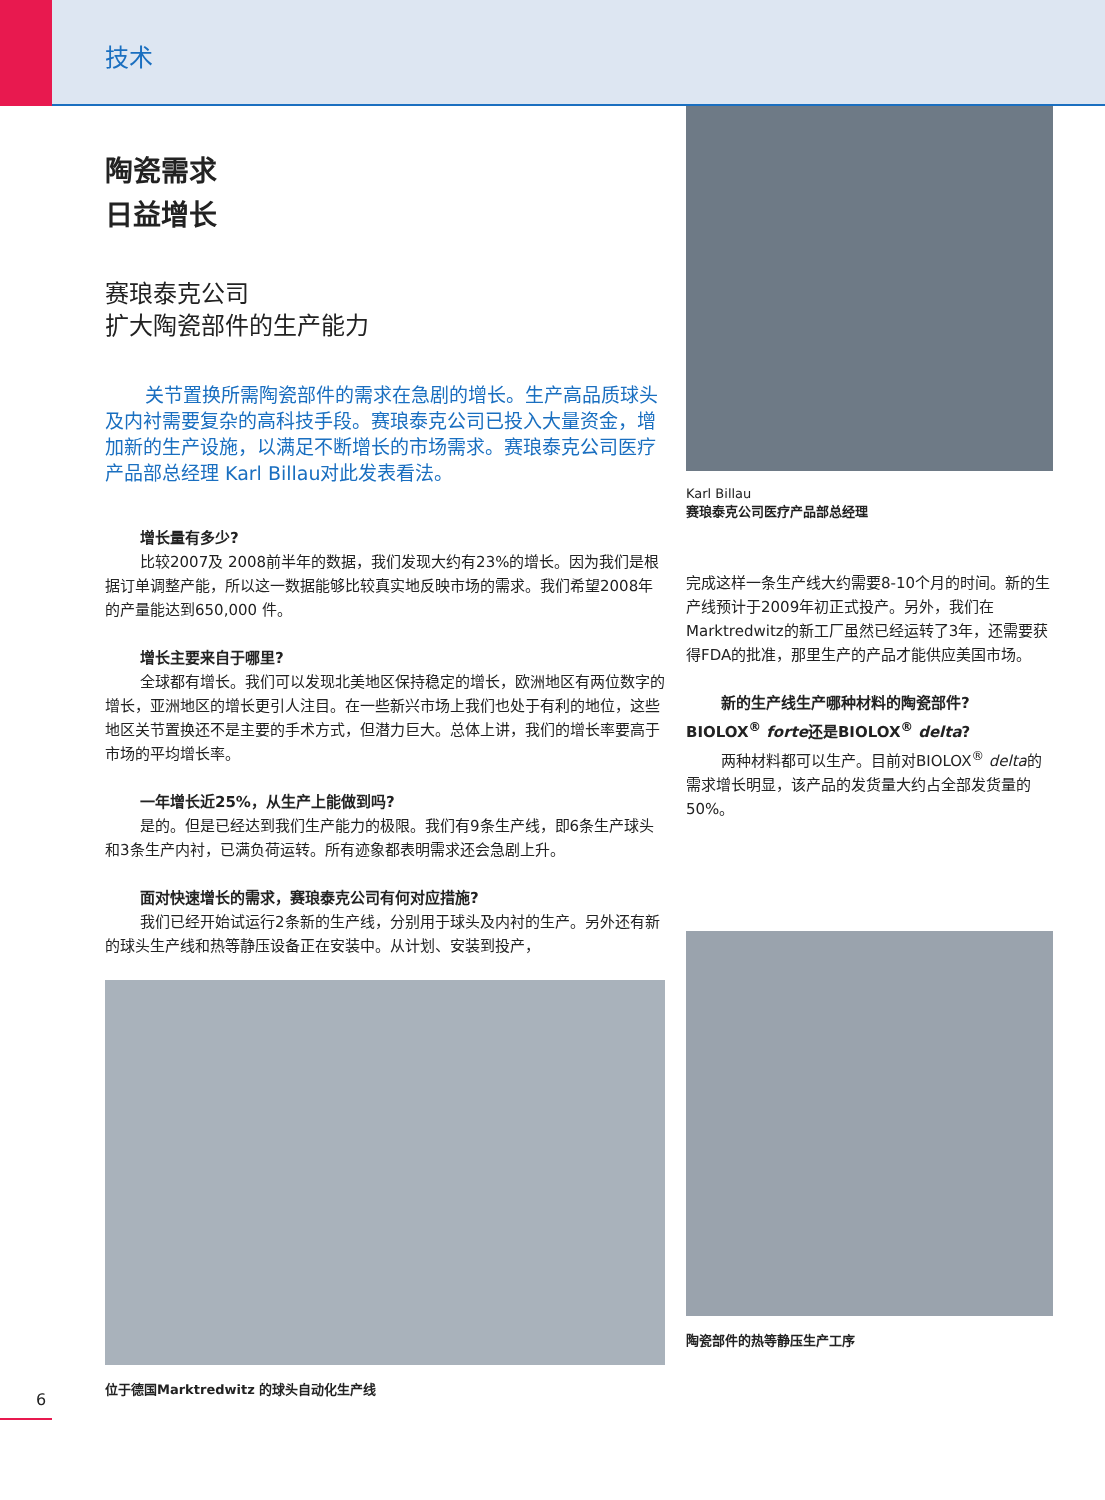技术
陶瓷需求
日益增长
赛琅泰克公司
扩大陶瓷部件的生产能力
关节置换所需陶瓷部件的需求在急剧的增长。生产高品质球头及内衬需要复杂的高科技手段。赛琅泰克公司已投入大量资金，增加新的生产设施，以满足不断增长的市场需求。赛琅泰克公司医疗产品部总经理 Karl Billau对此发表看法。
增长量有多少?
比较2007及 2008前半年的数据，我们发现大约有23%的增长。因为我们是根据订单调整产能，所以这一数据能够比较真实地反映市场的需求。我们希望2008年的产量能达到650,000 件。
增长主要来自于哪里?
全球都有增长。我们可以发现北美地区保持稳定的增长，欧洲地区有两位数字的增长，亚洲地区的增长更引人注目。在一些新兴市场上我们也处于有利的地位，这些地区关节置换还不是主要的手术方式，但潜力巨大。总体上讲，我们的增长率要高于市场的平均增长率。
一年增长近25%，从生产上能做到吗?
是的。但是已经达到我们生产能力的极限。我们有9条生产线，即6条生产球头和3条生产内衬，已满负荷运转。所有迹象都表明需求还会急剧上升。
面对快速增长的需求，赛琅泰克公司有何对应措施?
我们已经开始试运行2条新的生产线，分别用于球头及内衬的生产。另外还有新的球头生产线和热等静压设备正在安装中。从计划、安装到投产，
位于德国Marktredwitz 的球头自动化生产线
Karl Billau
赛琅泰克公司医疗产品部总经理
完成这样一条生产线大约需要8-10个月的时间。新的生产线预计于2009年初正式投产。另外，我们在Marktredwitz的新工厂虽然已经运转了3年，还需要获得FDA的批准，那里生产的产品才能供应美国市场。
新的生产线生产哪种材料的陶瓷部件?
BIOLOX<sup>®</sup> forte还是BIOLOX<sup>®</sup> delta?
两种材料都可以生产。目前对BIOLOX<sup>®</sup> delta的需求增长明显，该产品的发货量大约占全部发货量的50%。
陶瓷部件的热等静压生产工序
6